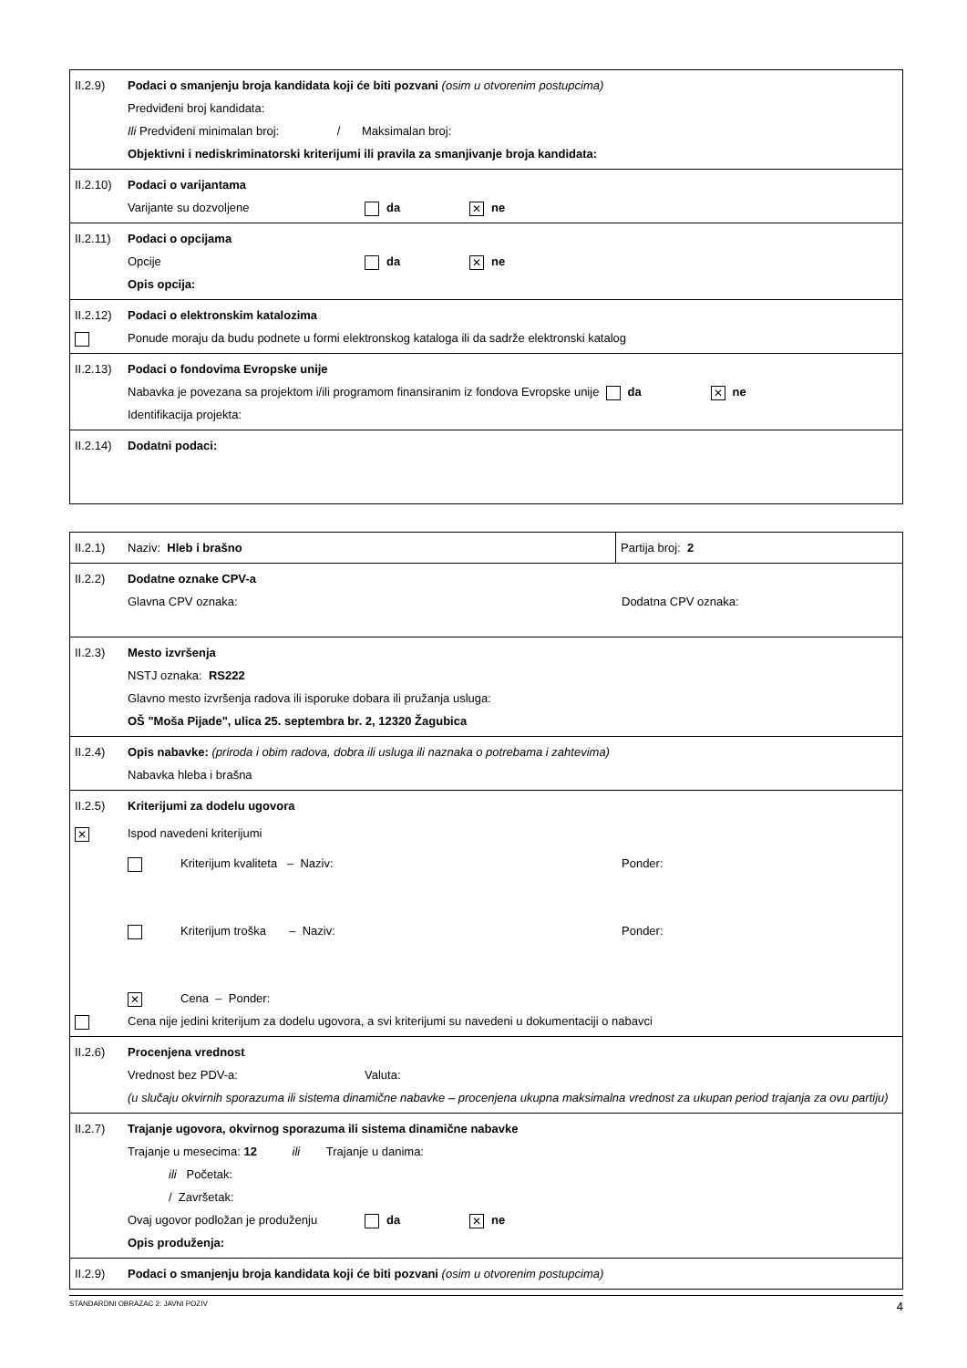II.2.9) Podaci o smanjenju broja kandidata koji će biti pozvani (osim u otvorenim postupcima)
Predviđeni broj kandidata:
Ili Predviđeni minimalan broj: / Maksimalan broj:
Objektivni i nediskriminatorski kriterijumi ili pravila za smanjivanje broja kandidata:
II.2.10) Podaci o varijantama
Varijante su dozvoljene da ✕ ne
II.2.11) Podaci o opcijama
Opcije da ✕ ne
Opis opcija:
II.2.12) Podaci o elektronskim katalozima
Ponude moraju da budu podnete u formi elektronskog kataloga ili da sadrže elektronski katalog
II.2.13) Podaci o fondovima Evropske unije
Nabavka je povezana sa projektom i/ili programom finansiranim iz fondova Evropske unije da ✕ ne
Identifikacija projekta:
II.2.14) Dodatni podaci:
II.2.1) Naziv: Hleb i brašno Partija broj: 2
II.2.2) Dodatne oznake CPV-a
Glavna CPV oznaka: Dodatna CPV oznaka:
II.2.3) Mesto izvršenja
NSTJ oznaka: RS222
Glavno mesto izvršenja radova ili isporuke dobara ili pružanja usluga:
OŠ "Moša Pijade", ulica 25. septembra br. 2, 12320 Žagubica
II.2.4) Opis nabavke: (priroda i obim radova, dobra ili usluga ili naznaka o potrebama i zahtevima)
Nabavka hleba i brašna
II.2.5) Kriterijumi za dodelu ugovora
✕ Ispod navedeni kriterijumi
Kriterijum kvaliteta – Naziv: Ponder:
Kriterijum troška – Naziv: Ponder:
✕ Cena – Ponder:
Cena nije jedini kriterijum za dodelu ugovora, a svi kriterijumi su navedeni u dokumentaciji o nabavci
II.2.6) Procenjena vrednost
Vrednost bez PDV-a: Valuta:
(u slučaju okvirnih sporazuma ili sistema dinamične nabavke – procenjena ukupna maksimalna vrednost za ukupan period trajanja za ovu partiju)
II.2.7) Trajanje ugovora, okvirnog sporazuma ili sistema dinamične nabavke
Trajanje u mesecima: 12 ili Trajanje u danima:
ili Početak:
/ Završetak:
Ovaj ugovor podložan je produženju da ✕ ne
Opis produženja:
II.2.9) Podaci o smanjenju broja kandidata koji će biti pozvani (osim u otvorenim postupcima)
STANDARDNI OBRAZAC 2: JAVNI POZIV 4